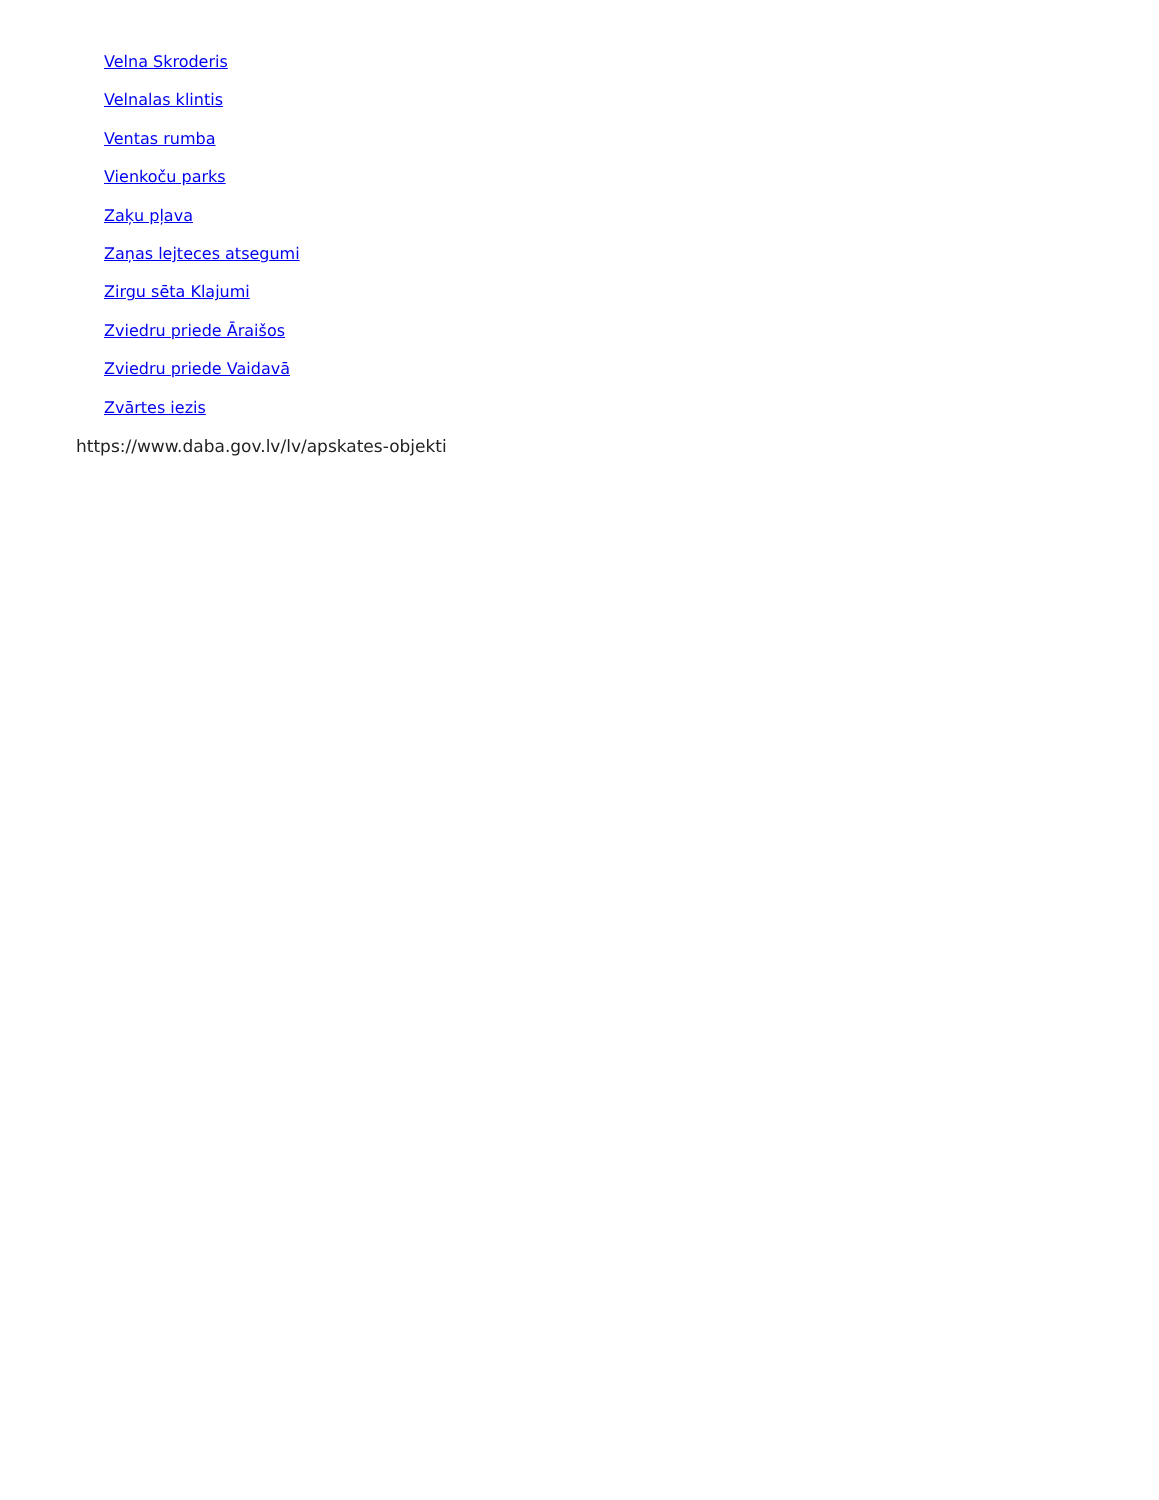Velna Skroderis
Velnalas klintis
Ventas rumba
Vienkoču parks
Zaķu pļava
Zaņas lejteces atsegumi
Zirgu sēta Klajumi
Zviedru priede Āraišos
Zviedru priede Vaidavā
Zvārtes iezis
https://www.daba.gov.lv/lv/apskates-objekti